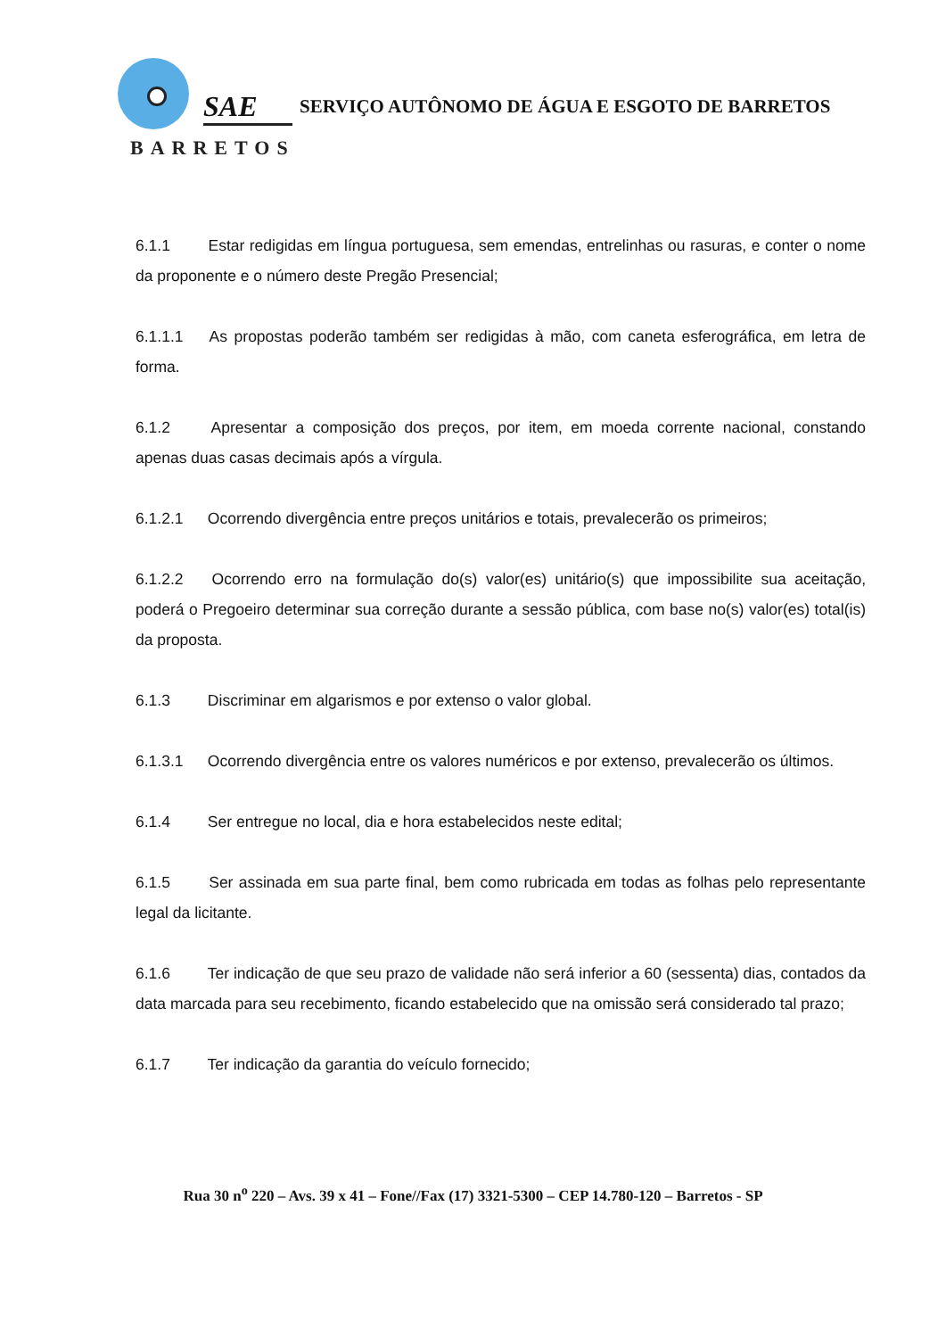SAE
BARRETOS
SERVIÇO AUTÔNOMO DE ÁGUA E ESGOTO DE BARRETOS
6.1.1 Estar redigidas em língua portuguesa, sem emendas, entrelinhas ou rasuras, e conter o nome da proponente e o número deste Pregão Presencial;
6.1.1.1 As propostas poderão também ser redigidas à mão, com caneta esferográfica, em letra de forma.
6.1.2 Apresentar a composição dos preços, por item, em moeda corrente nacional, constando apenas duas casas decimais após a vírgula.
6.1.2.1 Ocorrendo divergência entre preços unitários e totais, prevalecerão os primeiros;
6.1.2.2 Ocorrendo erro na formulação do(s) valor(es) unitário(s) que impossibilite sua aceitação, poderá o Pregoeiro determinar sua correção durante a sessão pública, com base no(s) valor(es) total(is) da proposta.
6.1.3 Discriminar em algarismos e por extenso o valor global.
6.1.3.1 Ocorrendo divergência entre os valores numéricos e por extenso, prevalecerão os últimos.
6.1.4 Ser entregue no local, dia e hora estabelecidos neste edital;
6.1.5 Ser assinada em sua parte final, bem como rubricada em todas as folhas pelo representante legal da licitante.
6.1.6 Ter indicação de que seu prazo de validade não será inferior a 60 (sessenta) dias, contados da data marcada para seu recebimento, ficando estabelecido que na omissão será considerado tal prazo;
6.1.7 Ter indicação da garantia do veículo fornecido;
Rua 30 n<sup>o</sup> 220 – Avs. 39 x 41 – Fone//Fax (17) 3321-5300 – CEP 14.780-120 – Barretos - SP